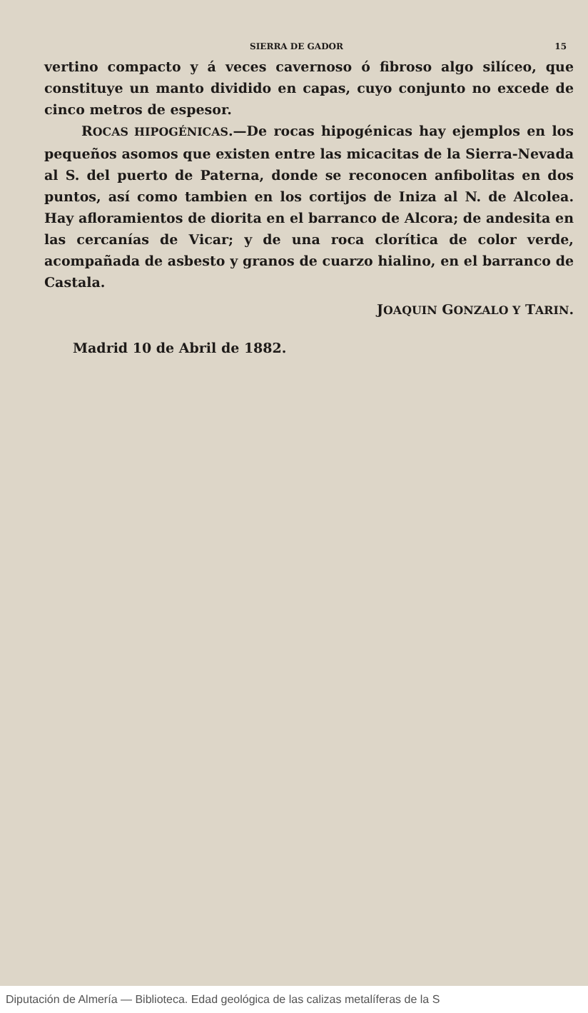SIERRA DE GADOR 15
vertino compacto y á veces cavernoso ó fibroso algo silíceo, que constituye un manto dividido en capas, cuyo conjunto no excede de cinco metros de espesor.
ROCAS HIPOGÉNICAS.—De rocas hipogénicas hay ejemplos en los pequeños asomos que existen entre las micacitas de la Sierra-Nevada al S. del puerto de Paterna, donde se reconocen anfibolitas en dos puntos, así como tambien en los cortijos de Iniza al N. de Alcolea. Hay afloramientos de diorita en el barranco de Alcora; de andesita en las cercanías de Vicar; y de una roca clorítica de color verde, acompañada de asbesto y granos de cuarzo hialino, en el barranco de Castala.
JOAQUIN GONZALO Y TARIN.
Madrid 10 de Abril de 1882.
Diputación de Almería — Biblioteca. Edad geológica de las calizas metalíferas de la S